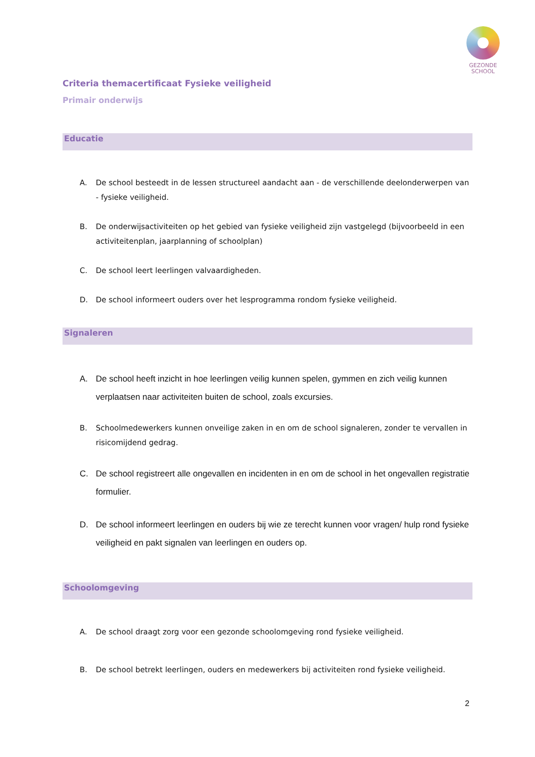GEZONDE
SCHOOL
Criteria themacertificaat Fysieke veiligheid
Primair onderwijs
Educatie
A. De school besteedt in de lessen structureel aandacht aan - de verschillende deelonderwerpen van - fysieke veiligheid.
B. De onderwijsactiviteiten op het gebied van fysieke veiligheid zijn vastgelegd (bijvoorbeeld in een activiteitenplan, jaarplanning of schoolplan)
C. De school leert leerlingen valvaardigheden.
D. De school informeert ouders over het lesprogramma rondom fysieke veiligheid.
Signaleren
A. De school heeft inzicht in hoe leerlingen veilig kunnen spelen, gymmen en zich veilig kunnen verplaatsen naar activiteiten buiten de school, zoals excursies.
B. Schoolmedewerkers kunnen onveilige zaken in en om de school signaleren, zonder te vervallen in risicomijdend gedrag.
C. De school registreert alle ongevallen en incidenten in en om de school in het ongevallen registratie formulier.
D. De school informeert leerlingen en ouders bij wie ze terecht kunnen voor vragen/ hulp rond fysieke veiligheid en pakt signalen van leerlingen en ouders op.
Schoolomgeving
A. De school draagt zorg voor een gezonde schoolomgeving rond fysieke veiligheid.
B. De school betrekt leerlingen, ouders en medewerkers bij activiteiten rond fysieke veiligheid.
2